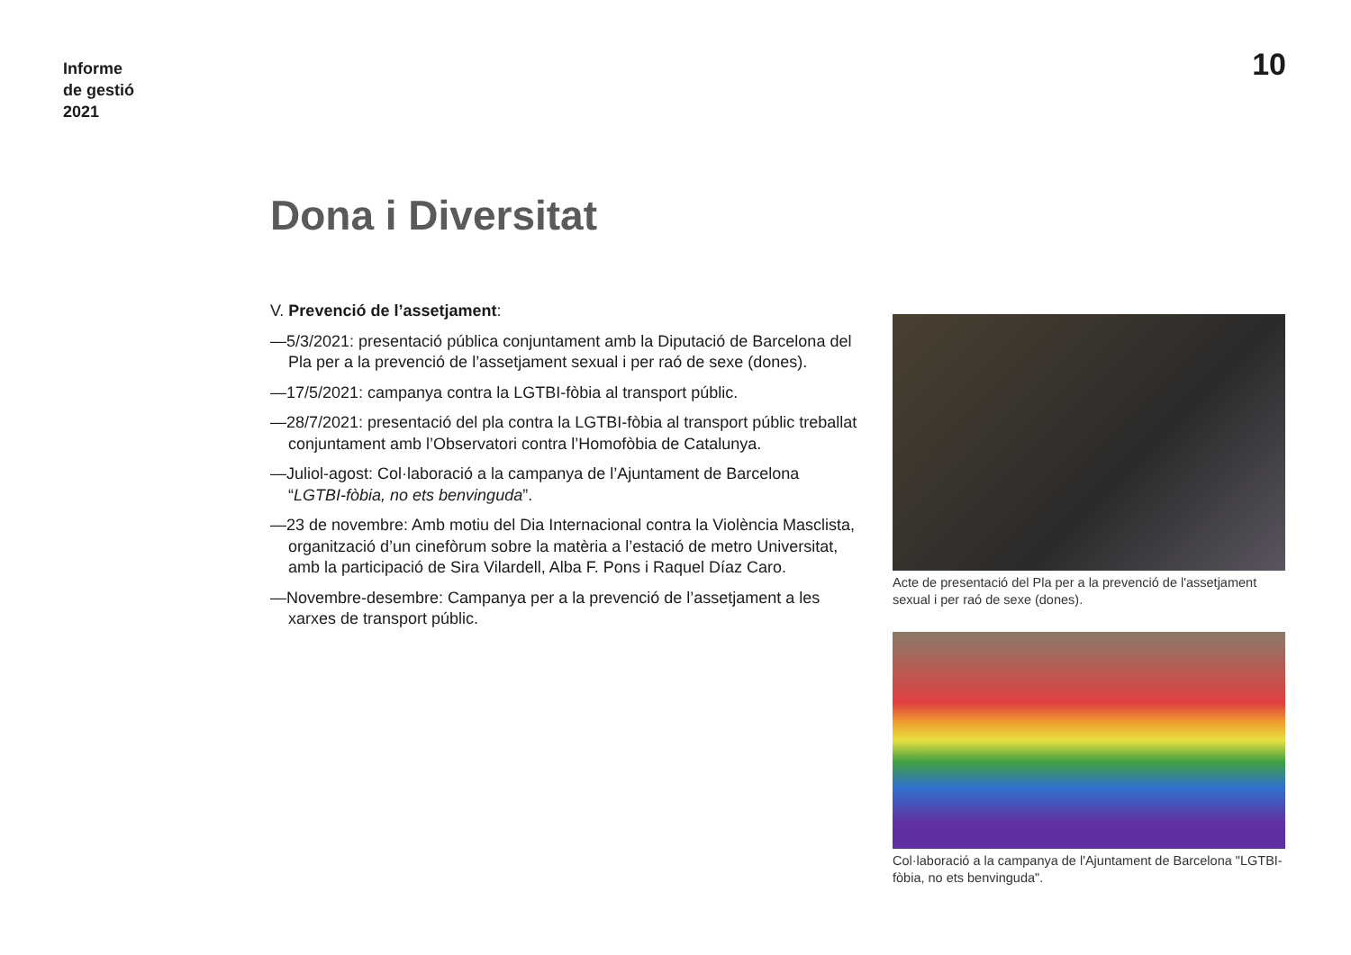Informe
de gestió
2021
10
Dona i Diversitat
V. Prevenció de l’assetjament:
—5/3/2021: presentació pública conjuntament amb la Diputació de Barcelona del Pla per a la prevenció de l’assetjament sexual i per raó de sexe (dones).
—17/5/2021: campanya contra la LGTBI-fòbia al transport públic.
—28/7/2021: presentació del pla contra la LGTBI-fòbia al transport públic treballat conjuntament amb l’Observatori contra l’Homofòbia de Catalunya.
—Juliol-agost: Col·laboració a la campanya de l’Ajuntament de Barcelona “LGTBI-fòbia, no ets benvinguda”.
—23 de novembre: Amb motiu del Dia Internacional contra la Violència Masclista, organització d’un cinefòrum sobre la matèria a l’estació de metro Universitat, amb la participació de Sira Vilardell, Alba F. Pons i Raquel Díaz Caro.
—Novembre-desembre: Campanya per a la prevenció de l’assetjament a les xarxes de transport públic.
Acte de presentació del Pla per a la prevenció de l'assetjament sexual i per raó de sexe (dones).
Col·laboració a la campanya de l'Ajuntament de Barcelona "LGTBI-fòbia, no ets benvinguda".